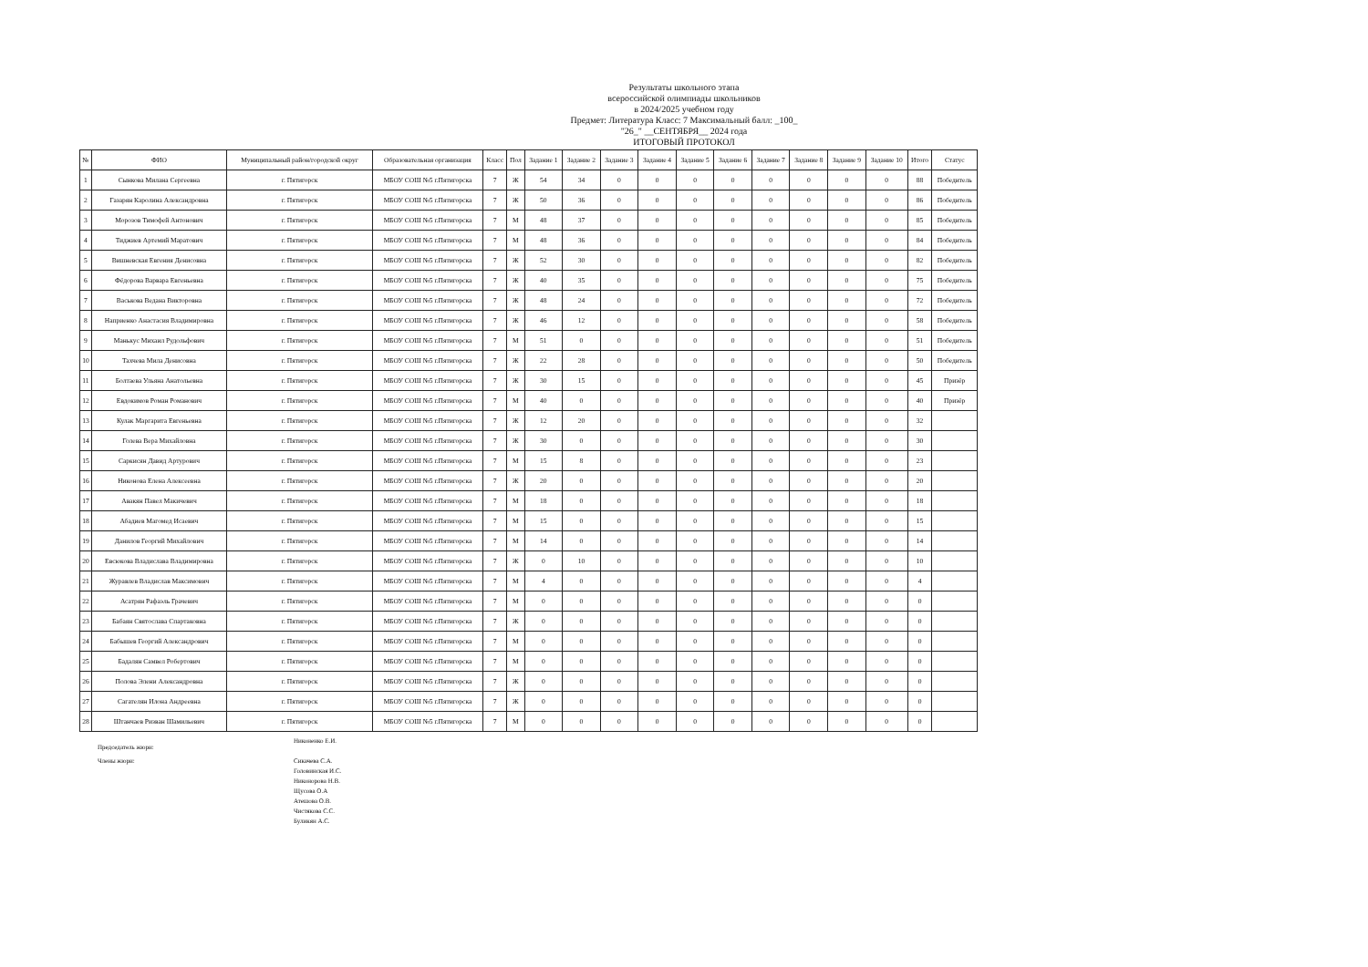Результаты школьного этапа
всероссийской олимпиады школьников
в 2024/2025 учебном году
Предмет: Литература Класс: 7 Максимальный балл: _100_
"26_" __СЕНТЯБРЯ__ 2024 года
ИТОГОВЫЙ ПРОТОКОЛ
| № | ФИО | Муниципальный район/городской округ | Образовательная организация | Класс | Пол | Задание 1 | Задание 2 | Задание 3 | Задание 4 | Задание 5 | Задание 6 | Задание 7 | Задание 8 | Задание 9 | Задание 10 | Итого | Статус |
| --- | --- | --- | --- | --- | --- | --- | --- | --- | --- | --- | --- | --- | --- | --- | --- | --- | --- |
| 1 | Сынкова Милана Сергеевна | г. Пятигорск | МБОУ СОШ №5 г.Пятигорска | 7 | Ж | 54 | 34 | 0 | 0 | 0 | 0 | 0 | 0 | 0 | 0 | 88 | Победитель |
| 2 | Газарян Каролина Александровна | г. Пятигорск | МБОУ СОШ №5 г.Пятигорска | 7 | Ж | 50 | 36 | 0 | 0 | 0 | 0 | 0 | 0 | 0 | 0 | 86 | Победитель |
| 3 | Морозов Тимофей Антонович | г. Пятигорск | МБОУ СОШ №5 г.Пятигорска | 7 | М | 48 | 37 | 0 | 0 | 0 | 0 | 0 | 0 | 0 | 0 | 85 | Победитель |
| 4 | Тиджиев Артемий Маратович | г. Пятигорск | МБОУ СОШ №5 г.Пятигорска | 7 | М | 48 | 36 | 0 | 0 | 0 | 0 | 0 | 0 | 0 | 0 | 84 | Победитель |
| 5 | Вишневская Евгения Денисовна | г. Пятигорск | МБОУ СОШ №5 г.Пятигорска | 7 | Ж | 52 | 30 | 0 | 0 | 0 | 0 | 0 | 0 | 0 | 0 | 82 | Победитель |
| 6 | Фёдорова Варвара Евгеньевна | г. Пятигорск | МБОУ СОШ №5 г.Пятигорска | 7 | Ж | 40 | 35 | 0 | 0 | 0 | 0 | 0 | 0 | 0 | 0 | 75 | Победитель |
| 7 | Васькова Ведана Викторовна | г. Пятигорск | МБОУ СОШ №5 г.Пятигорска | 7 | Ж | 48 | 24 | 0 | 0 | 0 | 0 | 0 | 0 | 0 | 0 | 72 | Победитель |
| 8 | Наприенко Анастасия Владимировна | г. Пятигорск | МБОУ СОШ №5 г.Пятигорска | 7 | Ж | 46 | 12 | 0 | 0 | 0 | 0 | 0 | 0 | 0 | 0 | 58 | Победитель |
| 9 | Манькус Михаил Рудольфович | г. Пятигорск | МБОУ СОШ №5 г.Пятигорска | 7 | М | 51 | 0 | 0 | 0 | 0 | 0 | 0 | 0 | 0 | 0 | 51 | Победитель |
| 10 | Тахчева Мила Денисовна | г. Пятигорск | МБОУ СОШ №5 г.Пятигорска | 7 | Ж | 22 | 28 | 0 | 0 | 0 | 0 | 0 | 0 | 0 | 0 | 50 | Победитель |
| 11 | Болтаева Ульяна Анатольевна | г. Пятигорск | МБОУ СОШ №5 г.Пятигорска | 7 | Ж | 30 | 15 | 0 | 0 | 0 | 0 | 0 | 0 | 0 | 0 | 45 | Призёр |
| 12 | Евдокимов Роман Романович | г. Пятигорск | МБОУ СОШ №5 г.Пятигорска | 7 | М | 40 | 0 | 0 | 0 | 0 | 0 | 0 | 0 | 0 | 0 | 40 | Призёр |
| 13 | Кулак Маргарита Евгеньевна | г. Пятигорск | МБОУ СОШ №5 г.Пятигорска | 7 | Ж | 12 | 20 | 0 | 0 | 0 | 0 | 0 | 0 | 0 | 0 | 32 | |
| 14 | Голева Вера Михайловна | г. Пятигорск | МБОУ СОШ №5 г.Пятигорска | 7 | Ж | 30 | 0 | 0 | 0 | 0 | 0 | 0 | 0 | 0 | 0 | 30 | |
| 15 | Саркисян Давид Артурович | г. Пятигорск | МБОУ СОШ №5 г.Пятигорска | 7 | М | 15 | 8 | 0 | 0 | 0 | 0 | 0 | 0 | 0 | 0 | 23 | |
| 16 | Никонова Елена Алексеевна | г. Пятигорск | МБОУ СОШ №5 г.Пятигорска | 7 | Ж | 20 | 0 | 0 | 0 | 0 | 0 | 0 | 0 | 0 | 0 | 20 | |
| 17 | Авакян Павел Макичевич | г. Пятигорск | МБОУ СОШ №5 г.Пятигорска | 7 | М | 18 | 0 | 0 | 0 | 0 | 0 | 0 | 0 | 0 | 0 | 18 | |
| 18 | Абадиев Магомед Исаевич | г. Пятигорск | МБОУ СОШ №5 г.Пятигорска | 7 | М | 15 | 0 | 0 | 0 | 0 | 0 | 0 | 0 | 0 | 0 | 15 | |
| 19 | Данилов Георгий Михайлович | г. Пятигорск | МБОУ СОШ №5 г.Пятигорска | 7 | М | 14 | 0 | 0 | 0 | 0 | 0 | 0 | 0 | 0 | 0 | 14 | |
| 20 | Евсюкова Владислава Владимировна | г. Пятигорск | МБОУ СОШ №5 г.Пятигорска | 7 | Ж | 0 | 10 | 0 | 0 | 0 | 0 | 0 | 0 | 0 | 0 | 10 | |
| 21 | Журавлев Владислав Максимович | г. Пятигорск | МБОУ СОШ №5 г.Пятигорска | 7 | М | 4 | 0 | 0 | 0 | 0 | 0 | 0 | 0 | 0 | 0 | 4 | |
| 22 | Асатрян Рафаэль Грачевич | г. Пятигорск | МБОУ СОШ №5 г.Пятигорска | 7 | М | 0 | 0 | 0 | 0 | 0 | 0 | 0 | 0 | 0 | 0 | 0 | |
| 23 | Бабаян Святослава Спартаковна | г. Пятигорск | МБОУ СОШ №5 г.Пятигорска | 7 | Ж | 0 | 0 | 0 | 0 | 0 | 0 | 0 | 0 | 0 | 0 | 0 | |
| 24 | Бабышев Георгий Александрович | г. Пятигорск | МБОУ СОШ №5 г.Пятигорска | 7 | М | 0 | 0 | 0 | 0 | 0 | 0 | 0 | 0 | 0 | 0 | 0 | |
| 25 | Бадалян Самвел Робертович | г. Пятигорск | МБОУ СОШ №5 г.Пятигорска | 7 | М | 0 | 0 | 0 | 0 | 0 | 0 | 0 | 0 | 0 | 0 | 0 | |
| 26 | Полова Элени Александровна | г. Пятигорск | МБОУ СОШ №5 г.Пятигорска | 7 | Ж | 0 | 0 | 0 | 0 | 0 | 0 | 0 | 0 | 0 | 0 | 0 | |
| 27 | Сагателян Илона Андреевна | г. Пятигорск | МБОУ СОШ №5 г.Пятигорска | 7 | Ж | 0 | 0 | 0 | 0 | 0 | 0 | 0 | 0 | 0 | 0 | 0 | |
| 28 | Штанчаев Ризван Шамильевич | г. Пятигорск | МБОУ СОШ №5 г.Пятигорска | 7 | М | 0 | 0 | 0 | 0 | 0 | 0 | 0 | 0 | 0 | 0 | 0 | |
Председатель жюри:
Члены жюри:
Никоненко Е.И.
Сикачева С.А.
Головинская И.С.
Никонорова Н.В.
Щусова О.А
Атешова О.В.
Чистякова С.С.
Буликян А.С.